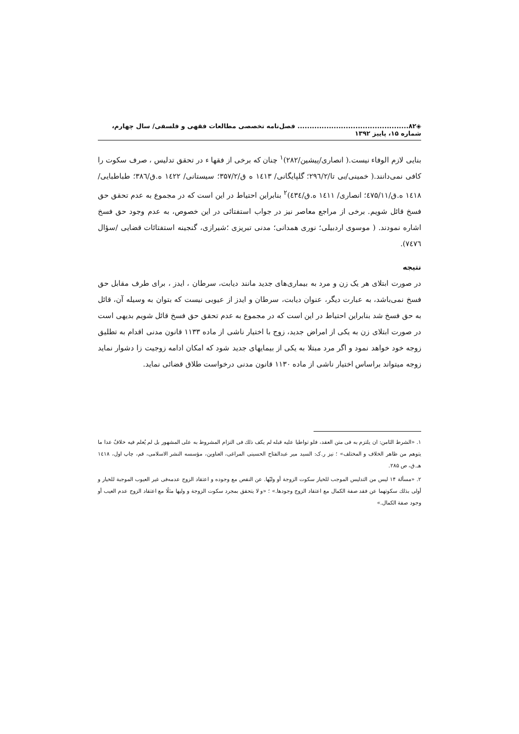◈۸۲.............................................. فصل‌نامه تخصصی مطالعات فقهی و فلسفی/ سال چهارم، شماره ۱۵، پاییز ۱۳۹۲
بنایی لازم الوفاء نیست.( انصاری/پیشین/۲۸۲)<sup>۱</sup> چنان که برخی از فقها ء در تحقق تدلیس ، صرف سکوت را کافی نمی‌دانند.( خمینی/بی تا/۲۹٦/۲؛ گلپایگانی/ ۱٤۱۳ ه ق/۳۵۷/۲؛ سیستانی/ ۱٤۲۲ ه.ق/۳۸٦؛ طباطبایی/ ۱٤۱۸ ه.ق/٤۷۵/۱۱؛ انصاری/ ۱٤۱۱ ه.ق/٤۳٤)<sup>۲</sup> بنابراین احتیاط در این است که در مجموع به عدم تحقق حق فسخ قائل شویم. برخی از مراجع معاصر نیز در جواب استفتائی در این خصوص، به عدم وجود حق فسخ اشاره نمودند. ( موسوی اردبیلی؛ نوری همدانی؛ مدنی تبریزی ؛شیرازی، گنجینه استفتائات قضایی /سؤال ۷٤۷٦).
نتیجه
در صورت ابتلای هر یک زن و مرد به بیماری‌های جدید مانند دیابت، سرطان ، ایدز ، برای طرف مقابل حق فسخ نمی‌باشد، به عبارت دیگر، عنوان دیابت، سرطان و ایدز از عیوبی نیست که بتوان به وسیله آن، قائل به حق فسخ شد بنابراین احتیاط در این است که در مجموع به عدم تحقق حق فسخ قائل شویم بدیهی است در صورت ابتلای زن به یکی از امراض جدید، زوج با اختیار ناشی از ماده ۱۱۳۳ قانون مدنی اقدام به تطلیق زوجه خود خواهد نمود و اگر مرد مبتلا به یکی از بیمایهای جدید شود که امکان ادامه زوجیت زا دشوار نماید زوجه میتواند براساس اختیار ناشی از ماده ۱۱۳۰ قانون مدنی درخواست طلاق قضائی نماید.
۱. «الشرط الثامن: ان یلتزم به فی متن العقد، فلو تواطیا علیه قبله لم یکف ذلك فی التزام المشروط به علی المشهور بل لم یُعلم فیه خلافٌ عدا ما یتوهم من ظاهر الخلاف و المختلف» ؛ نیز ر.ک: السید میر عبدالفتاح الحسینی المراغی، العناوین، مؤسسه النشر الاسلامی، قم، چاپ اول، ۱٤۱۸ هـ.ق، ص ۲۸۵.
۲. «مسألة ۱۴ لیس من التدلیس الموجب للخیار سکوت الزوجة أو ولیّها. عن النقص مع وجوده و اعتقاد الزوج عدمه‌فی غیر العیوب الموجبة للخیار و أولی بذلك سکوتهما عن فقد صفة الکمال مع اعتقاد الزوج وجودها.» ؛ «و لا یتحقق بمجرد سکوت الزوجة و ولیها مثلًا مع اعتقاد الزوج عدم العیب أو وجود صفة الکمال.»